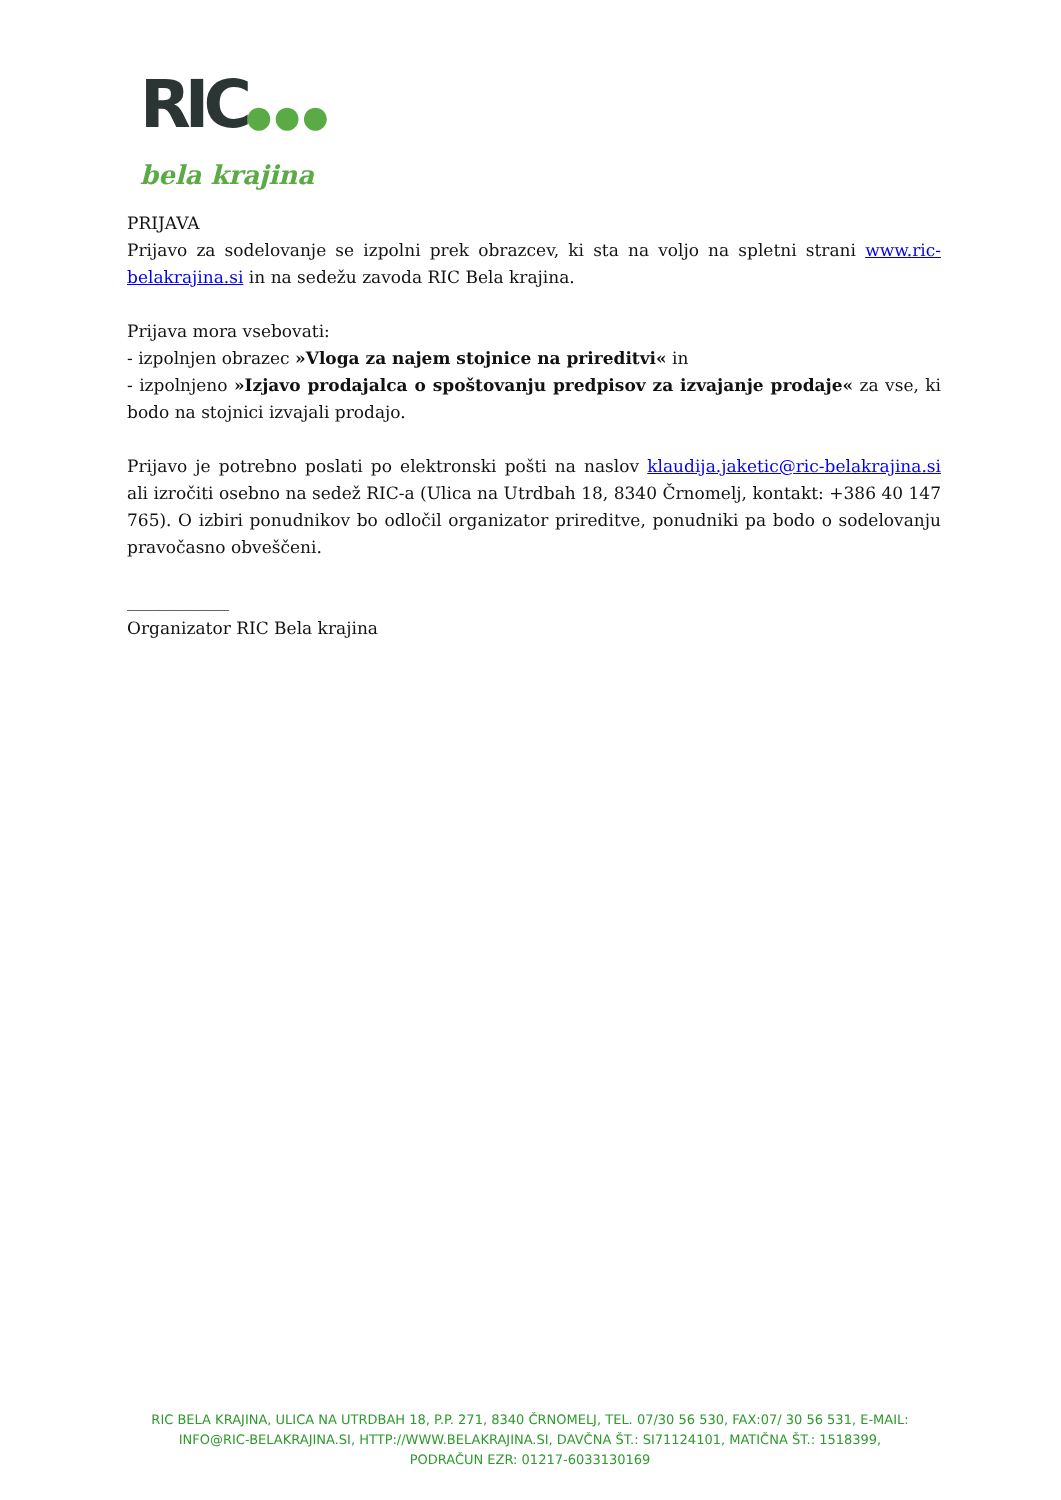RIC●●●
bela krajina
PRIJAVA
Prijavo za sodelovanje se izpolni prek obrazcev, ki sta na voljo na spletni strani www.ric-belakrajina.si in na sedežu zavoda RIC Bela krajina.
Prijava mora vsebovati:
- izpolnjen obrazec »Vloga za najem stojnice na prireditvi« in
- izpolnjeno »Izjavo prodajalca o spoštovanju predpisov za izvajanje prodaje« za vse, ki bodo na stojnici izvajali prodajo.
Prijavo je potrebno poslati po elektronski pošti na naslov klaudija.jaketic@ric-belakrajina.si ali izročiti osebno na sedež RIC-a (Ulica na Utrdbah 18, 8340 Črnomelj, kontakt: +386 40 147 765). O izbiri ponudnikov bo odločil organizator prireditve, ponudniki pa bodo o sodelovanju pravočasno obveščeni.
____________
Organizator RIC Bela krajina
RIC BELA KRAJINA, ULICA NA UTRDBAH 18, P.P. 271, 8340 ČRNOMELJ, TEL. 07/30 56 530, FAX:07/ 30 56 531, E-MAIL: INFO@RIC-BELAKRAJINA.SI, HTTP://WWW.BELAKRAJINA.SI, DAVČNA ŠT.: SI71124101, MATIČNA ŠT.: 1518399, PODRAČUN EZR: 01217-6033130169